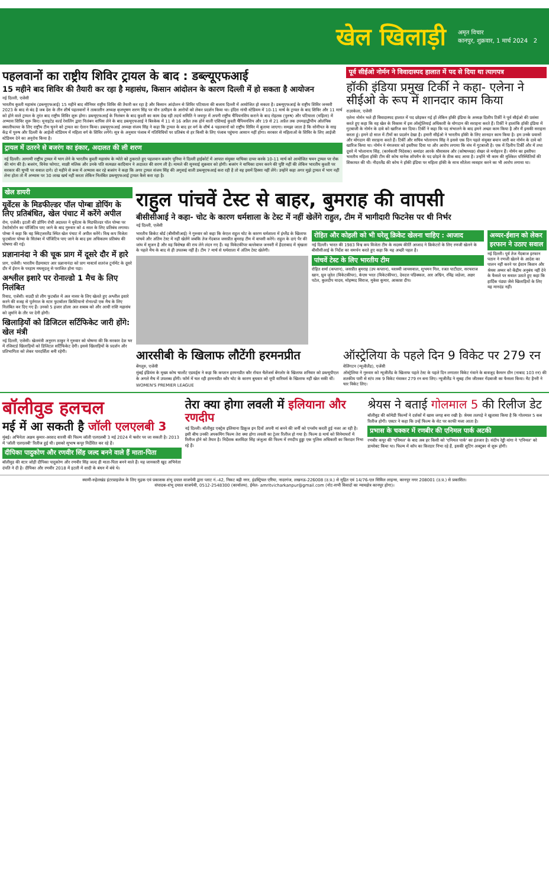खेल खिलाड़ी
अमृत विचार
कानपुर, शुक्रवार, 1 मार्च 2024 2
पहलवानों का राष्ट्रीय शिविर ट्रायल के बाद : डब्ल्यूएफआई
15 महीने बाद शिविर की तैयारी कर रहा है महासंघ, किसान आंदोलन के कारण दिल्ली में हो सकता है आयोजन
नई दिल्ली, एजेंसी
भारतीय कुश्ती महासंघ (डब्ल्यूएफआई) 15 महीने बाद सीनियर राष्ट्रीय शिविर की तैयारी कर रहा है और किसान आंदोलन से शिविर पटियाला की बजाय दिल्ली में आयोजित हो सकता है। डब्ल्यूएफआई के राष्ट्रीय शिविर जनवरी 2023 के बाद से बंद है जब देश के तीन शीर्ष पहलवानों ने तत्कालीन अध्यक्ष बृजभूषण शरण सिंह पर यौन उत्पीड़न के आरोपों को लेकर प्रदर्शन किया था। इंदिरा गांधी स्टेडियम में 10-11 मार्च के ट्रायल के बाद शिविर और 11 मार्च को होने वाले ट्रायल के तुरंत बाद राष्ट्रीय शिविर शुरू होगा। डब्ल्यूएफआई के निलंबन के बाद कुश्ती का काम देख रही तदर्थ समिति ने जयपुर में अपनी राष्ट्रीय चैंपियनशिप कराने के बाद रोहतक (पुरुष) और पटियाला (महिला) में अभ्यास शिविर शुरू किए। यूनाइटेड वर्ल्ड रेसलिंग द्वारा निलंबन वापिस लेने के बाद डब्ल्यूएफआई ने बिश्केक में 11 से 16 अप्रैल तक होने वाली एशियाई कुश्ती चैंपियनशिप और 19 से 21 अप्रैल तक उपमहाद्वीपीय ओलंपिक क्वालीफायर के लिए राष्ट्रीय टीम चुनने को ट्रायल का ऐलान किया। डब्ल्यूएफआई अध्यक्ष संजय सिंह ने कहा कि ट्रायल के बाद हर वर्ग के शीर्ष 4 पहलवानों को राष्ट्रीय शिविर में बुलाया जाएगा। समझा जाता है कि सोनीपत के साइ केंद्र में पुरुष और दिल्ली के आईजी स्टेडियम में महिला वर्ग के शिविर लगेंगे। सूत्र के अनुसार पंजाब में गतिविधियों पर प्रतिबंध से हर किसी के लिए पंजाब पहुंचना आसान नहीं होगा। सरकार से महिलाओं के शिविर के लिए आईजी स्टेडियम देने का अनुरोध किया है।
ट्रायल में उतरने से बजरंग का इंकार, अदालत की ली शरण
नई दिल्ली। आगामी राष्ट्रीय ट्रायल में भाग लेने के भारतीय कुश्ती महासंघ के न्योते को ठुकराते हुए पहलवान बजरंग पूनिया ने दिल्ली हाईकोर्ट में आपात संयुक्त याचिका दायर करके 10-11 मार्च को आयोजित चयन ट्रायल पर रोक की मांग की है। बजरंग, विनेश फोगाट, साक्षी मलिक और उनके पति सत्यव्रत कादियान ने अदालत की शरण ली है। मामले की सुनवाई शुक्रवार को होगी। बजरंग ने याचिका दायर करने की पुष्टि नहीं की लेकिन भारतीय कुश्ती पर सरकार की चुप्पी पर सवाल दागे। दो महीने से रूस में अभ्यास कर रहे बजरंग ने कहा कि अगर ट्रायल संजय सिंह की अगुवाई वाली डब्ल्यूएफआई करा रही है तो वह इसमें हिस्सा नहीं लेंगे। उन्होंने कहा अगर मुझे ट्रायल में भाग नहीं लेना होता तो मैं अभ्यास पर 30 लाख खर्च नहीं करता लेकिन निलंबित डब्ल्यूएफआई ट्रायल कैसे करा रहा है।
पूर्व सीईओ नोर्मन ने विवादास्पद हालात में पद से दिया था त्यागपत्र
हॉकी इंडिया प्रमुख टिर्की ने कहा- एलेना ने सीईओ के रूप में शानदार काम किया
राउरकेला, एजेंसी
एलेना नोर्मन भले ही विवादास्पद हालात में पद छोड़कर गई हों लेकिन हॉकी इंडिया के अध्यक्ष दिलीप टिर्की ने पूर्व सीईओ की प्रशंसा करते हुए कहा कि वह खेल के विकास में इस ऑस्ट्रेलियाई अधिकारी के योगदान की सराहना करते हैं। टिर्की ने हालांकि हॉकी इंडिया में गुटबाजी के नोर्मन के दावे को खारिज कर दिया। टिर्की ने कहा कि पद संभालने के बाद हमने अच्छा काम किया है और मैं इसकी सराहना करता हूं। हमने दो साल में टीमों का प्रदर्शन देखा है। हमारी सीईओ ने भारतीय हॉकी के लिए शानदार काम किया है। हम उनके प्रयासों और योगदान की सराहना करते हैं। टिर्की और सचिव भोलानाथ सिंह ने इससे एक दिन पहले संयुक्त बयान जारी कर नोर्मन के दावे को खारिज किया था। नोर्मन ने मंगलवार को इस्तीफा दिया था और आरोप लगाया कि संघ में गुटबाजी है। एक में दिलीप टिर्की और में तथा दूसरे में भोलानाथ सिंह, (कार्यकारी निदेशक) कमांडर आरके श्रीवास्तव और (कोषाध्यक्ष) शेखर जे मनोहरन हैं। नोर्मन का इस्तीफा भारतीय महिला हॉकी टीम की कोच यानेक शॉपमैन के पद छोड़ने के ठीक बाद आया है। उन्होंने भी काम की मुश्किल परिस्थितियों की शिकायत की थी। नीदरलैंड की कोच ने हॉकी इंडिया पर महिला हॉकी के साथ सौतेला व्यवहार करने का भी आरोप लगाया था।
खेल डायरी
यूवेंटस के मिडफील्डर पॉल पोग्बा डोपिंग के लिए प्रतिबंधित, खेल पंचाट में करेंगे अपील
रोम, एजेंसी। इटली की डोपिंग रोधी अदालत ने यूवेंटस के मिडफील्डर पॉल पोग्बा पर टेस्टोस्टेरॉन का पॉजिटिव पाए जाने के बाद गुरुवार को 4 साल के लिए प्रतिबंध लगाया। पोग्बा ने कहा कि वह स्विट्जरलैंड स्थित खेल पंचाट में अपील करेंगे। विश्व कप विजेता फुटबॉलर पोग्बा के सितंबर में पॉजिटिव पाए जाने के बाद इस अधिकतम प्रतिबंध की घोषणा की गई।
प्रज्ञानानंदा ने की चूक प्राग में दूसरे दौर में हारे
प्राग, एजेंसी। भारतीय ग्रैंडमास्टर आर प्रज्ञानानंदा को प्राग मास्टर्स शतरंज टूर्नामेंट के दूसरे दौर में ईरान के परहाम मघसूदलू से पराजित होना पड़ा।
अश्लील इशारे पर रोनाल्डो 1 मैच के लिए निलंबित
रियाद, एजेंसी। सउदी प्रो लीग फुटबॉल में अल नासर के लिए खेलते हुए अश्लील इशारे करने की वजह से पुर्तगाल के स्टार फुटबॉलर क्रिस्टियानो रोनाल्डो एक मैच के लिए निलंबित कर दिए गए हैं। उनको 5 हजार डॉलर अल शबाब को और आधी राशि महासंघ को जुर्माने के तौर पर देनी होगी।
खिलाड़ियों को डिजिटल सर्टिफिकेट जारी होंगे: खेल मंत्री
नई दिल्ली, एजेंसी। खेलमंत्री अनुराग ठाकुर ने गुरुवार को घोषणा की कि सरकार देश भर में रजिस्टर्ड खिलाड़ियों को डिजिटल सर्टिफिकेट देगी। इससे खिलाड़ियों के प्रदर्शन और प्रतिभागिता को लेकर पारदर्शिता बनी रहेगी।
राहुल पांचवें टेस्ट से बाहर, बुमराह की वापसी
बीसीसीआई ने कहा- चोट के कारण धर्मशाला के टेस्ट में नहीं खेलेंगे राहुल, टीम में भागीदारी फिटनेस पर थी निर्भर
नई दिल्ली, एजेंसी
भारतीय क्रिकेट बोर्ड (बीसीसीआई) ने गुरुवार को कहा कि केएल राहुल चोट के कारण धर्मशाला में इंग्लैंड के खिलाफ पांचवें और अंतिम टेस्ट में नहीं खेलेंगे जबकि तेज गेंदबाज जसप्रीत बुमराह टीम में वापसी करेंगे। राहुल के दाएं पैर की जांघ में सूजन है और वह विशेषज्ञ की राय लेने लंदन गए हैं। यह विकेटकीपर बल्लेबाज जनवरी में हैदराबाद में श्रृंखला के पहले मैच के बाद से ही उपलब्ध नहीं है। टीम 7 मार्च से धर्मशाला में अंतिम टेस्ट खेलेगी।
रोहित और कोहली को भी घरेलू क्रिकेट खेलना चाहिए : आजाद
नई दिल्ली। भारत की 1983 विश्व कप विजेता टीम के सदस्य कीर्ति आजाद ने क्रिकेटरों के लिए रणजी खेलने के बीसीसीआई के निर्देश का समर्थन करते हुए कहा कि यह अच्छी पहल है।
पांचवें टेस्ट के लिए भारतीय टीम
रोहित शर्मा (कप्तान), जसप्रीत बुमराह (उप कप्तान), यशस्वी जायसवाल, शुभमन गिल, रजत पाटीदार, सरफराज खान, ध्रुव जुरेल (विकेटकीपर), केएस भरत (विकेटकीपर), देवदत्त पडिक्कल, आर अश्विन, रविंद्र जडेजा, अक्षर पटेल, कुलदीप यादव, मोहम्मद सिराज, मुकेश कुमार, आकाश दीप।
अय्यर-ईशान को लेकर इरफान ने उठाए सवाल
नई दिल्ली। पूर्व तेज गेंदबाज इरफान पठान ने रणजी खेलने के आदेश का पालन नहीं करने पर ईशान किशन और श्रेयस अय्यर को केंद्रीय अनुबंध नहीं देने के फैसले पर सवाल उठाते हुए कहा कि हार्दिक पंड्या जैसे खिलाड़ियों के लिए यह मानदंड नहीं।
आरसीबी के खिलाफ लौटेंगी हरमनप्रीत
बेंगलुरु, एजेंसी
मुंबई इंडियंस के मुख्य कोच चार्लोट एडवर्ड्स ने कहा कि कप्तान हरमनप्रीत कौर रॉयल चैलेंजर्स बेंगलोर के खिलाफ शनिवार को डब्ल्यूपीएल के अगले मैच में उपलब्ध होंगी। फॉर्म में चल रही हरमनप्रीत कौर चोट के कारण बुधवार को यूपी वारियर्स के खिलाफ नहीं खेल सकी थीं।
WOMEN'S PREMIER LEAGUE
ऑस्ट्रेलिया के पहले दिन 9 विकेट पर 279 रन
वेलिंगटन (न्यूजीलैंड), एजेंसी
ऑस्ट्रेलिया ने गुरुवार को न्यूजीलैंड के खिलाफ पहले टेस्ट के पहले दिन लगातार विकेट गंवाने के बावजूद कैमरन ग्रीन (नाबाद 103 रन) की शतकीय पारी से स्टंप तक 9 विकेट गंवाकर 279 रन बना लिए। न्यूजीलैंड ने सुबह टॉस जीतकर गेंदबाजी का फैसला किया। मैट हैनरी ने चार विकेट लिए।
बॉलीवुड हलचल
मई में आ सकती है जॉली एलएलबी 3
मुंबई। अभिनेता अक्षय कुमार-अरशद वारसी की फिल्म जॉली एलएलबी 3 मई 2024 में फ्लोर पर जा सकती है। 2013 में 'जॉली एलएलबी' रिलीज हुई थी। इसको सुभाष कपूर निर्देशित कर रहे हैं।
दीपिका पादुकोण और रणवीर सिंह जल्द बनने वाले हैं माता-पिता
बॉलीवुड की स्टार जोड़ी दीपिका पादुकोण और रणवीर सिंह जल्द ही माता-पिता बनने वाले हैं। यह जानकारी खुद अभिनेता दंपति ने दी है। दीपिका और रणवीर 2018 में इटली में शादी के बंधन में बंधे थे।
तेरा क्या होगा लवली में इलियाना और रणदीप
नई दिल्ली। बॉलीवुड एक्ट्रेस इलियाना डिक्रूज इन दिनों अपनी मां बनने की जर्नी को एन्जॉय करती हुई नजर आ रही है। इसी बीच उनकी अपकमिंग फिल्म तेरा क्या होगा लवली का ट्रेलर रिलीज हो गया है। फिल्म 8 मार्च को सिनेमाघरों में रिलीज होने को तैयार है। निर्देशक बलविंदर सिंह जंजुआ की फिल्म में रणदीप हुड्डा एक पुलिस अधिकारी का किरदार निभा रहे हैं।
श्रेयस ने बताई गोलमाल 5 की रिलीज डेट
बॉलीवुड की कॉमेडी फिल्मों ने दर्शकों में खास जगह बना रखी है। श्रेयस तलपड़े ने खुलासा किया है कि गोलमाल 5 कब रिलीज होगी। एक्टर ने कहा कि उन्हें फिल्म के सेट पर काफी मजा आता है।
प्रभास के चक्कर में रणबीर की एनिमल पार्क अटकी
रणबीर कपूर की 'एनिमल' के बाद अब हर किसी को 'एनिमल पार्क' का इंतजार है। संदीप रेड्डी वांगा ने 'एनिमल' को डायरेक्ट किया था। फिल्म में कॉप का किरदार निभा रहे हैं, इसकी शूटिंग अक्टूबर से शुरू होगी।
स्वामी-रुहेलखंड इंटरप्राइजेज के लिए मुद्रक एवं प्रकाशक शंभू दयाल वाजपेयी द्वारा प्लाट नं.-42, निकट बद्री नगर, इंडस्ट्रियल एरिया, नादरगंज, लखनऊ-226008 (उ.प्र.) से मुद्रित एवं 14/76-एल सिविल लाइन्स, कानपुर नगर 208001 (उ.प्र.) से प्रकाशित।
संपादक-शंभू दयाल वाजपेयी, 0512-2548300 (कार्यालय), ईमेल- amritvicharkanpur@gmail.com (नोट-सभी विवादों का न्यायक्षेत्र कानपुर होगा)।